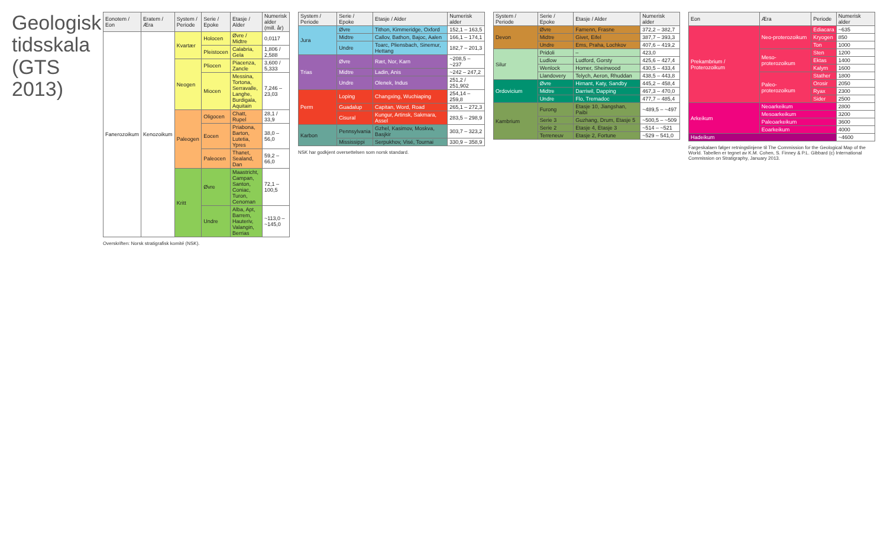Geologisk tidsskala (GTS 2013)
| Eonotem / Eon | Eratem / Æra | System / Periode | Serie / Epoke | Etasje / Alder | Numerisk alder (mill. år) |
| --- | --- | --- | --- | --- | --- |
| Fanerozoikum | Kenozoikum | Kvartær | Holocen | Øvre / Midtre | 0,0117 |
| | | | Pleistocen | Calabria, Gela | 1,806 / 2,588 |
| | | Neogen | Pliocen | Piacenza, Zancle | 3,600 / 5,333 |
| | | | Miocen | Messina, Tortona, Serravalle, Langhe, Burdigala, Aquitain | 7,246 – 23,03 |
| | | Paleogen | Oligocen | Chatt, Rupel | 28,1 / 33,9 |
| | | | Eocen | Priabona, Barton, Lutetia, Ypres | 38,0 – 56,0 |
| | | | Paleocen | Thanet, Sealand, Dan | 59,2 – 66,0 |
| | | Kritt | Øvre | Maastricht, Campan, Santon, Coniac, Turon, Cenoman | 72,1 – 100,5 |
| | | | Undre | Alba, Apt, Barrem, Hauteriv, Valangin, Berrias | ~113,0 – ~145,0 |
Overskriften: Norsk stratigrafisk komité (NSK).
| System / Periode | Serie / Epoke | Etasje / Alder | Numerisk alder |
| --- | --- | --- | --- |
| Jura | Øvre | Tithon, Kimmeridge, Oxford | 152,1 – 163,5 |
| | Midtre | Callov, Bathon, Bajoc, Aalen | 166,1 – 174,1 |
| | Undre | Toarc, Pliensbach, Sinemur, Hettang | 182,7 – 201,3 |
| Trias | Øvre | Ræt, Nor, Karn | ~208,5 – ~237 |
| | Midtre | Ladin, Anis | ~242 – 247,2 |
| | Undre | Olenek, Indus | 251,2 / 251,902 |
| Perm | Loping | Changxing, Wuchiaping | 254,14 – 259,8 |
| | Guadalup | Capitan, Word, Road | 265,1 – 272,3 |
| | Cisural | Kungur, Artinsk, Sakmara, Assel | 283,5 – 298,9 |
| Karbon | Pennsylvania | Gzhel, Kasimov, Moskva, Basjkir | 303,7 – 323,2 |
| | Mississippi | Serpukhov, Visé, Tournai | 330,9 – 358,9 |
NSK har godkjent oversettelsen som norsk standard.
| System / Periode | Serie / Epoke | Etasje / Alder | Numerisk alder |
| --- | --- | --- | --- |
| Devon | Øvre | Famenn, Frasne | 372,2 – 382,7 |
| | Midtre | Givet, Eifel | 387,7 – 393,3 |
| | Undre | Ems, Praha, Lochkov | 407,6 – 419,2 |
| Silur | Pridoli | – | 423,0 |
| | Ludlow | Ludford, Gorsty | 425,6 – 427,4 |
| | Wenlock | Homer, Sheinwood | 430,5 – 433,4 |
| | Llandovery | Telych, Aeron, Rhuddan | 438,5 – 443,8 |
| Ordovicium | Øvre | Hirnant, Katy, Sandby | 445,2 – 458,4 |
| | Midtre | Darriwil, Dapping | 467,3 – 470,0 |
| | Undre | Flo, Tremadoc | 477,7 – 485,4 |
| Kambrium | Furong | Etasje 10, Jiangshan, Paibi | ~489,5 – ~497 |
| | Serie 3 | Guzhang, Drum, Etasje 5 | ~500,5 – ~509 |
| | Serie 2 | Etasje 4, Etasje 3 | ~514 – ~521 |
| | Terreneuv | Etasje 2, Fortune | ~529 – 541,0 |
| Eon | Æra | Periode | Numerisk alder |
| --- | --- | --- | --- |
| Prekambrium / Proterozoikum | Neo-proterozoikum | Ediacara | ~635 |
| | | Kryogen | 850 |
| | | Ton | 1000 |
| | Meso-proterozoikum | Sten | 1200 |
| | | Ektas | 1400 |
| | | Kalym | 1600 |
| | Paleo-proterozoikum | Stather | 1800 |
| | | Orosir | 2050 |
| | | Ryax | 2300 |
| | | Sider | 2500 |
| Arkeikum | Neoarkeikum | | 2800 |
| | Mesoarkeikum | | 3200 |
| | Paleoarkeikum | | 3600 |
| | Eoarkeikum | | 4000 |
| Hadeikum | | | ~4600 |
Fargeskalaen følger retningslinjene til The Commission for the Geological Map of the World. Tabellen er tegnet av K.M. Cohen, S. Finney & P.L. Gibbard (c) International Commission on Stratigraphy, January 2013.